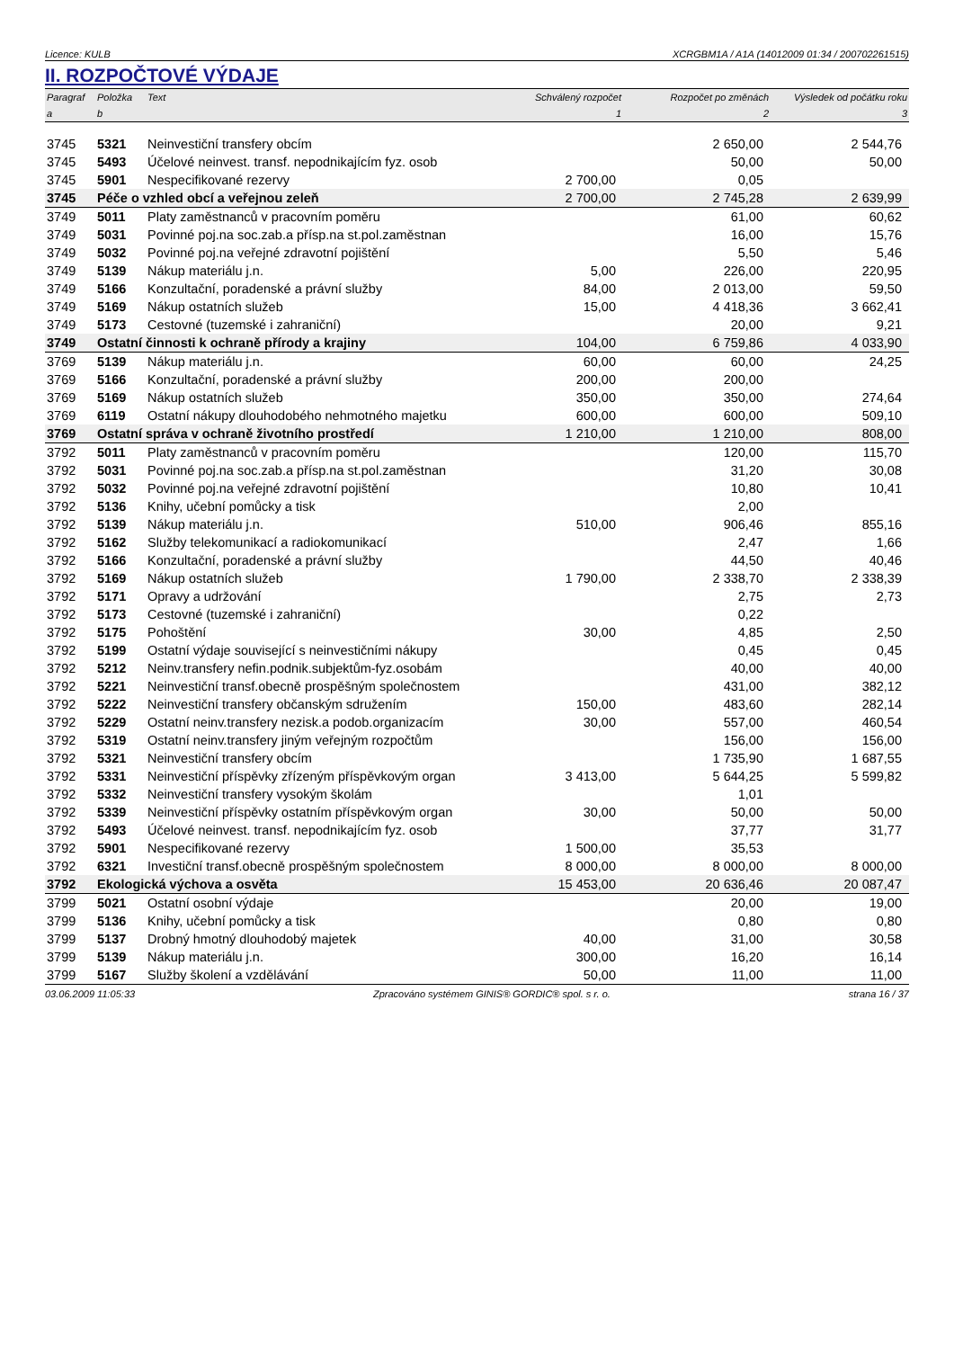Licence: KULB XCRGBM1A / A1A (14012009 01:34 / 200702261515)
II. ROZPOČTOVÉ VÝDAJE
| Paragraf | Položka | Text | Schválený rozpočet | Rozpočet po změnách | Výsledek od počátku roku |
| --- | --- | --- | --- | --- | --- |
| a | b | | 1 | 2 | 3 |
| 3745 | 5321 | Neinvestiční transfery obcím | | 2 650,00 | 2 544,76 |
| 3745 | 5493 | Účelové neinvest. transf. nepodnikajícím fyz. osob | | 50,00 | 50,00 |
| 3745 | 5901 | Nespecifikované rezervy | 2 700,00 | 0,05 | |
| 3745 | Péče o vzhled obcí a veřejnou zeleň | | 2 700,00 | 2 745,28 | 2 639,99 |
| 3749 | 5011 | Platy zaměstnanců v pracovním poměru | | 61,00 | 60,62 |
| 3749 | 5031 | Povinné poj.na soc.zab.a přísp.na st.pol.zaměstnan | | 16,00 | 15,76 |
| 3749 | 5032 | Povinné poj.na veřejné zdravotní pojištění | | 5,50 | 5,46 |
| 3749 | 5139 | Nákup materiálu j.n. | 5,00 | 226,00 | 220,95 |
| 3749 | 5166 | Konzultační, poradenské a právní služby | 84,00 | 2 013,00 | 59,50 |
| 3749 | 5169 | Nákup ostatních služeb | 15,00 | 4 418,36 | 3 662,41 |
| 3749 | 5173 | Cestovné (tuzemské i zahraniční) | | 20,00 | 9,21 |
| 3749 | Ostatní činnosti k ochraně přírody a krajiny | | 104,00 | 6 759,86 | 4 033,90 |
| 3769 | 5139 | Nákup materiálu j.n. | 60,00 | 60,00 | 24,25 |
| 3769 | 5166 | Konzultační, poradenské a právní služby | 200,00 | 200,00 | |
| 3769 | 5169 | Nákup ostatních služeb | 350,00 | 350,00 | 274,64 |
| 3769 | 6119 | Ostatní nákupy dlouhodobého nehmotného majetku | 600,00 | 600,00 | 509,10 |
| 3769 | Ostatní správa v ochraně životního prostředí | | 1 210,00 | 1 210,00 | 808,00 |
| 3792 | 5011 | Platy zaměstnanců v pracovním poměru | | 120,00 | 115,70 |
| 3792 | 5031 | Povinné poj.na soc.zab.a přísp.na st.pol.zaměstnan | | 31,20 | 30,08 |
| 3792 | 5032 | Povinné poj.na veřejné zdravotní pojištění | | 10,80 | 10,41 |
| 3792 | 5136 | Knihy, učební pomůcky a tisk | | 2,00 | |
| 3792 | 5139 | Nákup materiálu j.n. | 510,00 | 906,46 | 855,16 |
| 3792 | 5162 | Služby telekomunikací a radiokomunikací | | 2,47 | 1,66 |
| 3792 | 5166 | Konzultační, poradenské a právní služby | | 44,50 | 40,46 |
| 3792 | 5169 | Nákup ostatních služeb | 1 790,00 | 2 338,70 | 2 338,39 |
| 3792 | 5171 | Opravy a udržování | | 2,75 | 2,73 |
| 3792 | 5173 | Cestovné (tuzemské i zahraniční) | | 0,22 | |
| 3792 | 5175 | Pohoštění | 30,00 | 4,85 | 2,50 |
| 3792 | 5199 | Ostatní výdaje související s neinvestičními nákupy | | 0,45 | 0,45 |
| 3792 | 5212 | Neinv.transfery nefin.podnik.subjektům-fyz.osobám | | 40,00 | 40,00 |
| 3792 | 5221 | Neinvestiční transf.obecně prospěšným společnostem | | 431,00 | 382,12 |
| 3792 | 5222 | Neinvestiční transfery občanským sdružením | 150,00 | 483,60 | 282,14 |
| 3792 | 5229 | Ostatní neinv.transfery nezisk.a podob.organizacím | 30,00 | 557,00 | 460,54 |
| 3792 | 5319 | Ostatní neinv.transfery jiným veřejným rozpočtům | | 156,00 | 156,00 |
| 3792 | 5321 | Neinvestiční transfery obcím | | 1 735,90 | 1 687,55 |
| 3792 | 5331 | Neinvestiční příspěvky zřízeným příspěvkovým organ | 3 413,00 | 5 644,25 | 5 599,82 |
| 3792 | 5332 | Neinvestiční transfery vysokým školám | | 1,01 | |
| 3792 | 5339 | Neinvestiční příspěvky ostatním příspěvkovým organ | 30,00 | 50,00 | 50,00 |
| 3792 | 5493 | Účelové neinvest. transf. nepodnikajícím fyz. osob | | 37,77 | 31,77 |
| 3792 | 5901 | Nespecifikované rezervy | 1 500,00 | 35,53 | |
| 3792 | 6321 | Investiční transf.obecně prospěšným společnostem | 8 000,00 | 8 000,00 | 8 000,00 |
| 3792 | Ekologická výchova a osvěta | | 15 453,00 | 20 636,46 | 20 087,47 |
| 3799 | 5021 | Ostatní osobní výdaje | | 20,00 | 19,00 |
| 3799 | 5136 | Knihy, učební pomůcky a tisk | | 0,80 | 0,80 |
| 3799 | 5137 | Drobný hmotný dlouhodobý majetek | 40,00 | 31,00 | 30,58 |
| 3799 | 5139 | Nákup materiálu j.n. | 300,00 | 16,20 | 16,14 |
| 3799 | 5167 | Služby školení a vzdělávání | 50,00 | 11,00 | 11,00 |
03.06.2009 11:05:33 Zpracováno systémem GINIS® GORDIC® spol. s r. o. strana 16 / 37